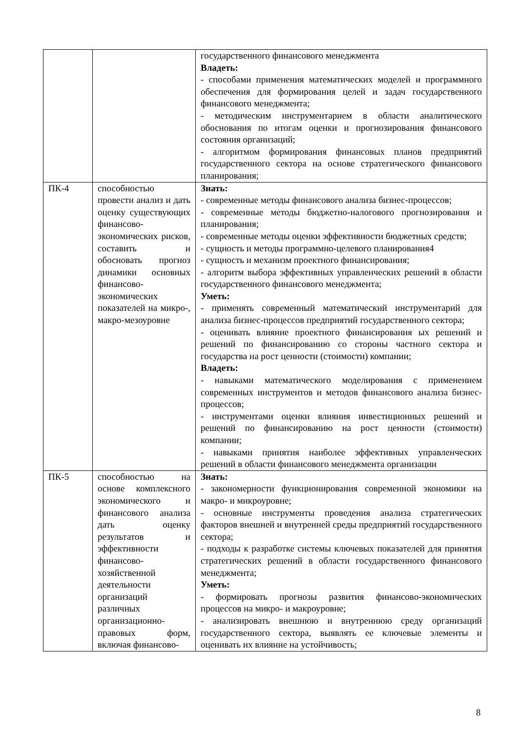| | | государственного финансового менеджмента Владеть: - способами применения математических моделей и программного обеспечения для формирования целей и задач государственного финансового менеджмента; - методическим инструментарием в области аналитического обоснования по итогам оценки и прогнозирования финансового состояния организаций; - алгоритмом формирования финансовых планов предприятий государственного сектора на основе стратегического финансового планирования; |
| ПК-4 | способностью провести анализ и дать оценку существующих финансово-экономических рисков, составить и обосновать прогноз динамики основных финансово-экономических показателей на микро-, макро-мезоуровне | Знать: - современные методы финансового анализа бизнес-процессов; - современные методы бюджетно-налогового прогнозирования и планирования; - современные методы оценки эффективности бюджетных средств; - сущность и методы программно-целевого планирования4 - сущность и механизм проектного финансирования; - алгоритм выбора эффективных управленческих решений в области государственного финансового менеджмента; Уметь: - применять современный математический инструментарий для анализа бизнес-процессов предприятий государственного сектора; - оценивать влияние проектного финансирования ых решений и решений по финансированию со стороны частного сектора и государства на рост ценности (стоимости) компании; Владеть: - навыками математического моделирования с применением современных инструментов и методов финансового анализа бизнес-процессов; - инструментами оценки влияния инвестиционных решений и решений по финансированию на рост ценности (стоимости) компании; - навыками принятия наиболее эффективных управленческих решений в области финансового менеджмента организации |
| ПК-5 | способностью на основе комплексного экономического и финансового анализа дать оценку результатов и эффективности финансово-хозяйственной деятельности организаций различных организационно-правовых форм, включая финансово- | Знать: - закономерности функционирования современной экономики на макро- и микроуровне; - основные инструменты проведения анализа стратегических факторов внешней и внутренней среды предприятий государственного сектора; - подходы к разработке системы ключевых показателей для принятия стратегических решений в области государственного финансового менеджмента; Уметь: - формировать прогнозы развития финансово-экономических процессов на микро- и макроуровне; - анализировать внешнюю и внутреннюю среду организаций государственного сектора, выявлять ее ключевые элементы и оценивать их влияние на устойчивость; |
8